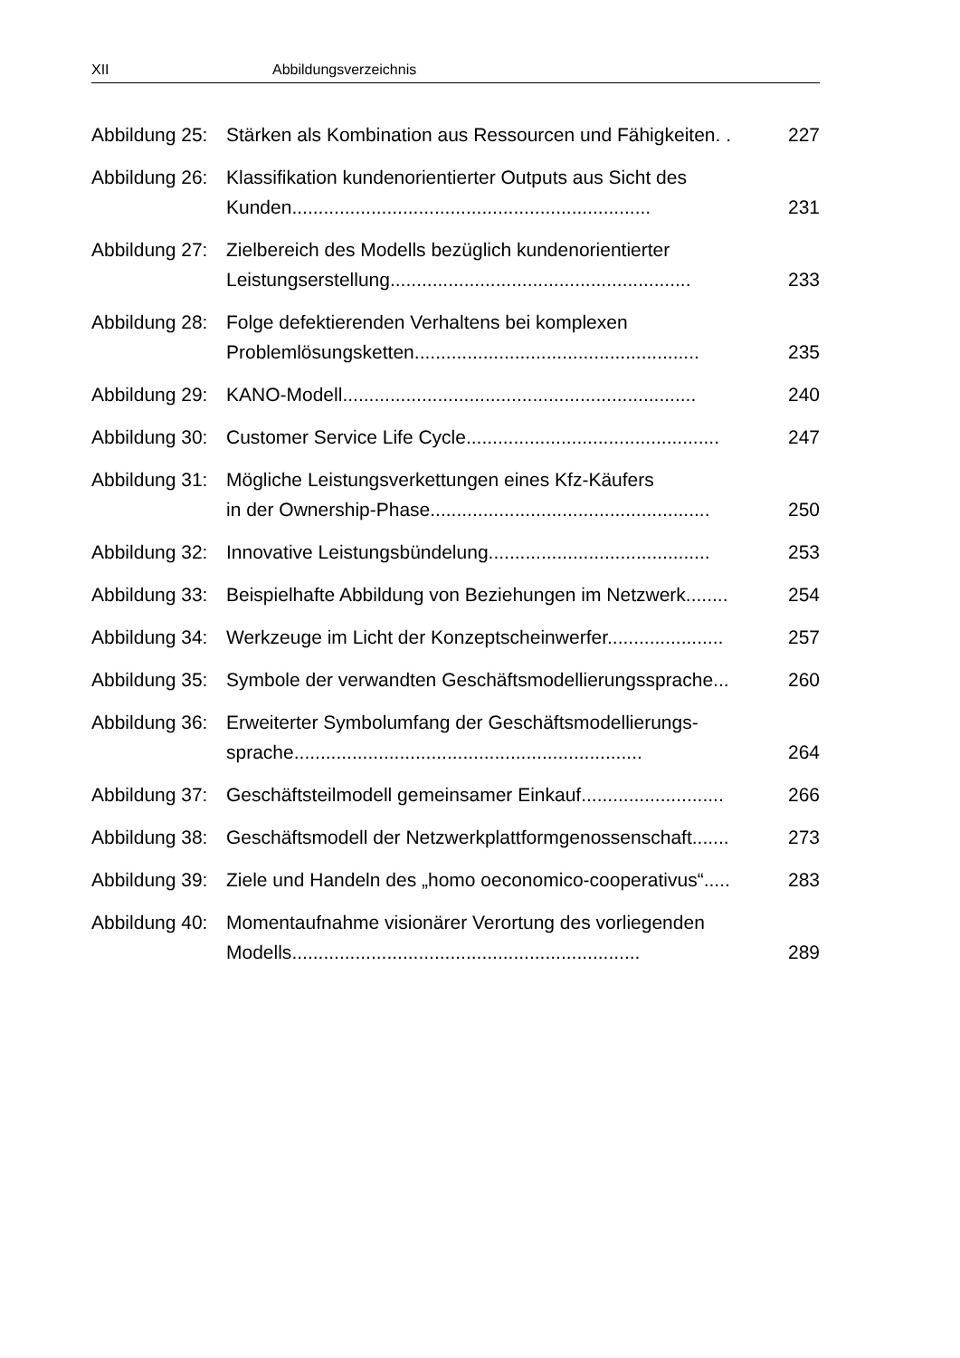XII Abbildungsverzeichnis
Abbildung 25: Stärken als Kombination aus Ressourcen und Fähigkeiten. .
227
Abbildung 26: Klassifikation kundenorientierter Outputs aus Sicht des Kunden....................................................................
231
Abbildung 27: Zielbereich des Modells bezüglich kundenorientierter Leistungserstellung.........................................................
233
Abbildung 28: Folge defektierenden Verhaltens bei komplexen Problemlösungsketten......................................................
235
Abbildung 29: KANO-Modell...................................................................
240
Abbildung 30: Customer Service Life Cycle................................................
247
Abbildung 31: Mögliche Leistungsverkettungen eines Kfz-Käufers
in der Ownership-Phase.....................................................
250
Abbildung 32: Innovative Leistungsbündelung..........................................
253
Abbildung 33: Beispielhafte Abbildung von Beziehungen im Netzwerk........
254
Abbildung 34: Werkzeuge im Licht der Konzeptscheinwerfer......................
257
Abbildung 35: Symbole der verwandten Geschäftsmodellierungssprache...
260
Abbildung 36: Erweiterter Symbolumfang der Geschäftsmodellierungs-
sprache..................................................................
264
Abbildung 37: Geschäftsteilmodell gemeinsamer Einkauf...........................
266
Abbildung 38: Geschäftsmodell der Netzwerkplattformgenossenschaft.......
273
Abbildung 39: Ziele und Handeln des „homo oeconomico-cooperativus“.....
283
Abbildung 40: Momentaufnahme visionärer Verortung des vorliegenden Modells..................................................................
289